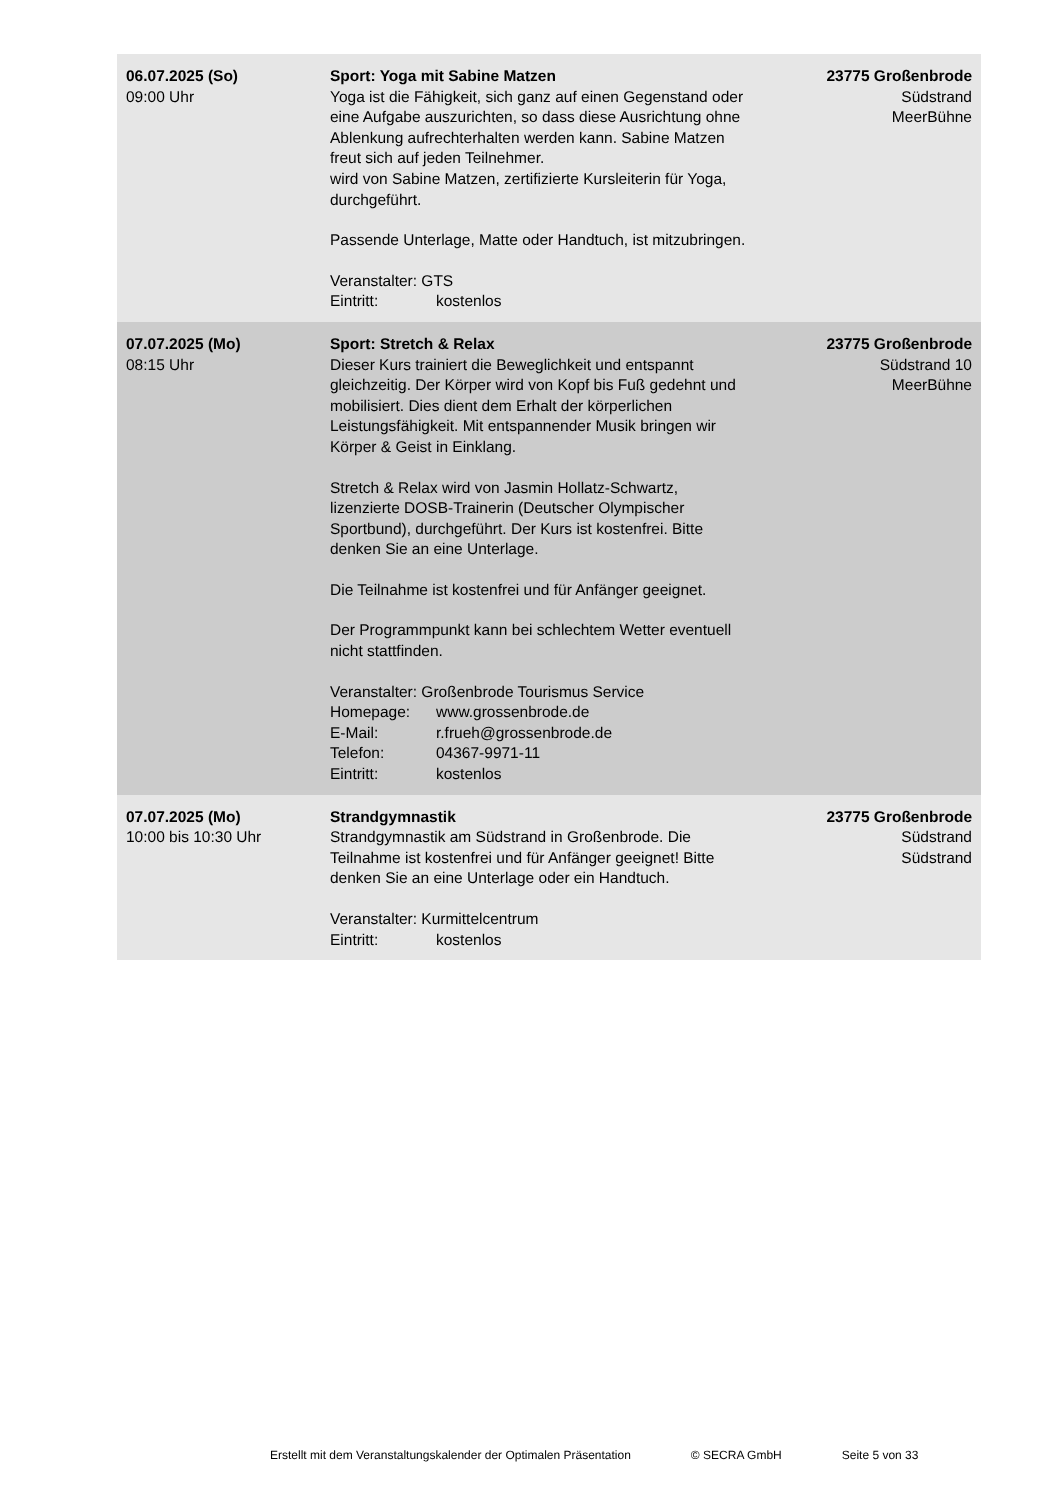| 06.07.2025 (So) 09:00 Uhr | Sport: Yoga mit Sabine Matzen Yoga ist die Fähigkeit, sich ganz auf einen Gegenstand oder eine Aufgabe auszurichten, so dass diese Ausrichtung ohne Ablenkung aufrechterhalten werden kann. Sabine Matzen freut sich auf jeden Teilnehmer. wird von Sabine Matzen, zertifizierte Kursleiterin für Yoga, durchgeführt. Passende Unterlage, Matte oder Handtuch, ist mitzubringen. Veranstalter: GTS Eintritt: kostenlos | 23775 Großenbrode Südstrand MeerBühne |
| 07.07.2025 (Mo) 08:15 Uhr | Sport: Stretch & Relax Dieser Kurs trainiert die Beweglichkeit und entspannt gleichzeitig. Der Körper wird von Kopf bis Fuß gedehnt und mobilisiert. Dies dient dem Erhalt der körperlichen Leistungsfähigkeit. Mit entspannender Musik bringen wir Körper & Geist in Einklang. Stretch & Relax wird von Jasmin Hollatz-Schwartz, lizenzierte DOSB-Trainerin (Deutscher Olympischer Sportbund), durchgeführt. Der Kurs ist kostenfrei. Bitte denken Sie an eine Unterlage. Die Teilnahme ist kostenfrei und für Anfänger geeignet. Der Programmpunkt kann bei schlechtem Wetter eventuell nicht stattfinden. Veranstalter: Großenbrode Tourismus Service Homepage: www.grossenbrode.de E-Mail: r.frueh@grossenbrode.de Telefon: 04367-9971-11 Eintritt: kostenlos | 23775 Großenbrode Südstrand 10 MeerBühne |
| 07.07.2025 (Mo) 10:00 bis 10:30 Uhr | Strandgymnastik Strandgymnastik am Südstrand in Großenbrode. Die Teilnahme ist kostenfrei und für Anfänger geeignet! Bitte denken Sie an eine Unterlage oder ein Handtuch. Veranstalter: Kurmittelcentrum Eintritt: kostenlos | 23775 Großenbrode Südstrand Südstrand |
Erstellt mit dem Veranstaltungskalender der Optimalen Präsentation © SECRA GmbH Seite 5 von 33